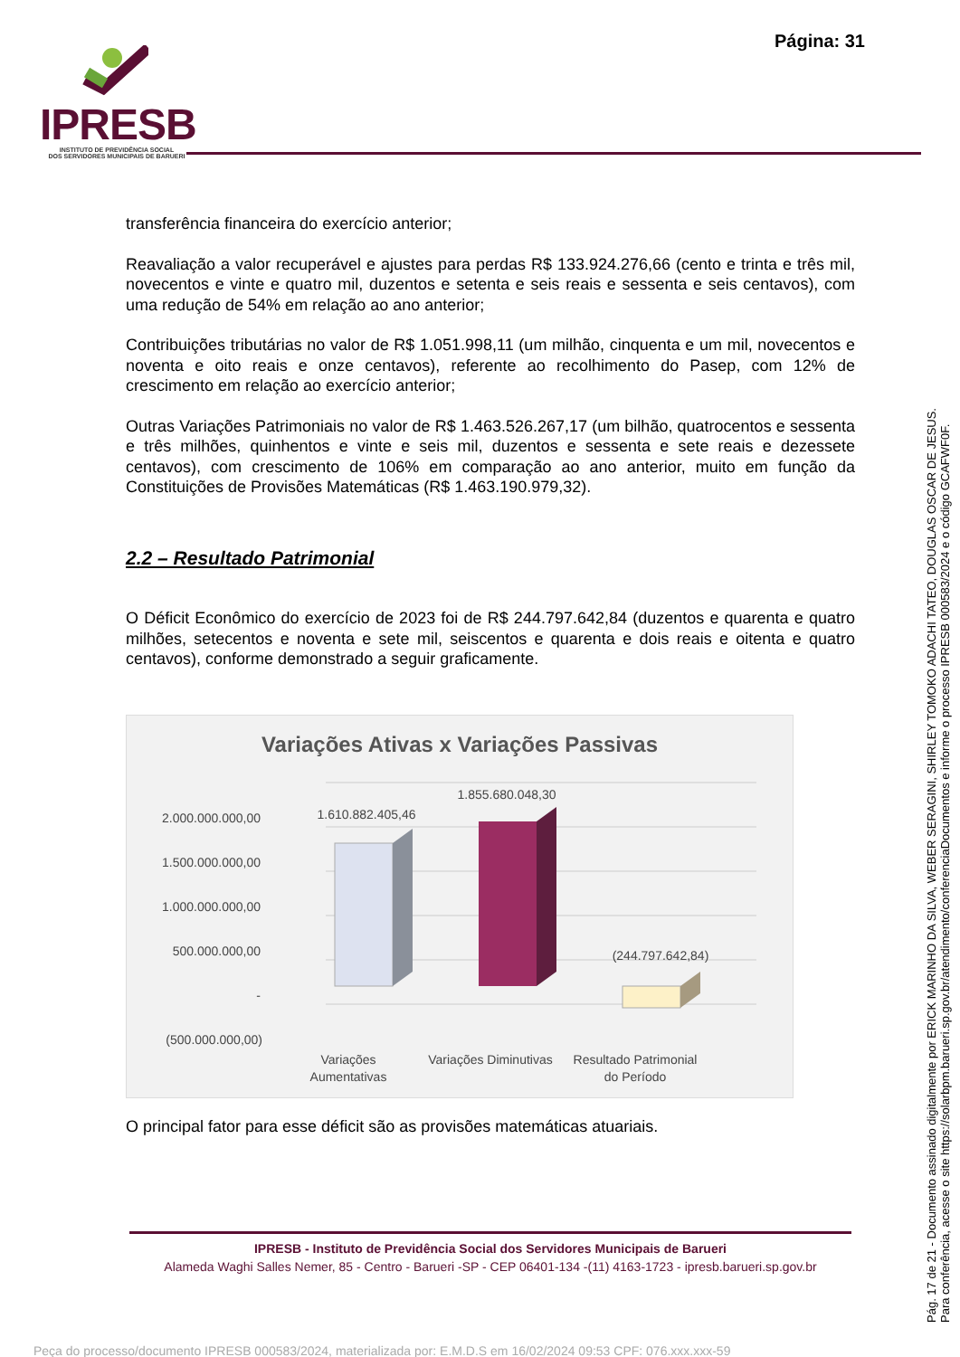Página: 31
IPRESB
INSTITUTO DE PREVIDÊNCIA SOCIAL
DOS SERVIDORES MUNICIPAIS DE BARUERI
transferência financeira do exercício anterior;
Reavaliação a valor recuperável e ajustes para perdas R$ 133.924.276,66 (cento e trinta e três mil, novecentos e vinte e quatro mil, duzentos e setenta e seis reais e sessenta e seis centavos), com uma redução de 54% em relação ao ano anterior;
Contribuições tributárias no valor de R$ 1.051.998,11 (um milhão, cinquenta e um mil, novecentos e noventa e oito reais e onze centavos), referente ao recolhimento do Pasep, com 12% de crescimento em relação ao exercício anterior;
Outras Variações Patrimoniais no valor de R$ 1.463.526.267,17 (um bilhão, quatrocentos e sessenta e três milhões, quinhentos e vinte e seis mil, duzentos e sessenta e sete reais e dezessete centavos), com crescimento de 106% em comparação ao ano anterior, muito em função da Constituições de Provisões Matemáticas (R$ 1.463.190.979,32).
2.2 – Resultado Patrimonial
O Déficit Econômico do exercício de 2023 foi de R$ 244.797.642,84 (duzentos e quarenta e quatro milhões, setecentos e noventa e sete mil, seiscentos e quarenta e dois reais e oitenta e quatro centavos), conforme demonstrado a seguir graficamente.
Variações Ativas x Variações Passivas
2.000.000.000,00
1.500.000.000,00
1.000.000.000,00
500.000.000,00
-
(500.000.000,00)
1.610.882.405,46
1.855.680.048,30
(244.797.642,84)
Variações
Aumentativas
Variações Diminutivas
Resultado Patrimonial
do Período
O principal fator para esse déficit são as provisões matemáticas atuariais.
IPRESB - Instituto de Previdência Social dos Servidores Municipais de Barueri
Alameda Waghi Salles Nemer, 85 - Centro - Barueri -SP - CEP 06401-134 -(11) 4163-1723 - ipresb.barueri.sp.gov.br
Pág. 17 de 21 - Documento assinado digitalmente por ERICK MARINHO DA SILVA, WEBER SERAGINI, SHIRLEY TOMOKO ADACHI TATEO, DOUGLAS OSCAR DE JESUS.
Para conferência, acesse o site https://solarbpm.barueri.sp.gov.br/atendimento/conferenciaDocumentos e informe o processo IPRESB 000583/2024 e o código GCAFWF0F.
Peça do processo/documento IPRESB 000583/2024, materializada por: E.M.D.S em 16/02/2024 09:53 CPF: 076.xxx.xxx-59